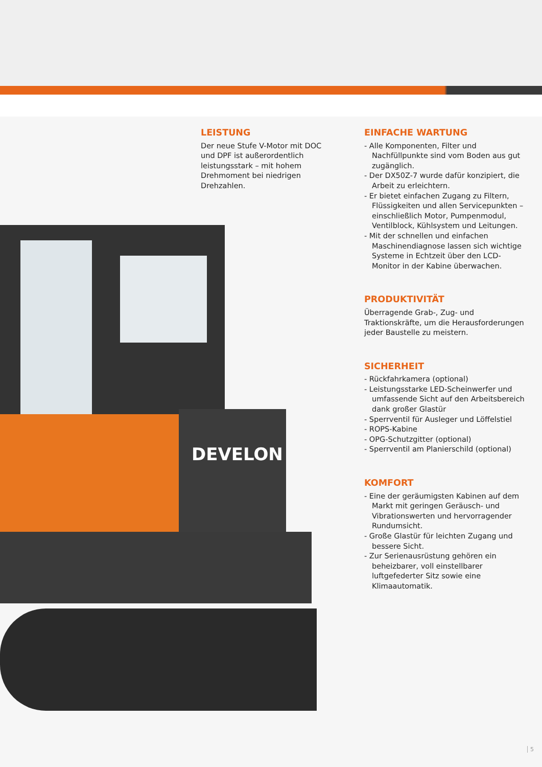DEVELON
LEISTUNG
Der neue Stufe V-Motor mit DOC und DPF ist außerordentlich leistungsstark – mit hohem Drehmoment bei niedrigen Drehzahlen.
EINFACHE WARTUNG
- Alle Komponenten, Filter und Nachfüllpunkte sind vom Boden aus gut zugänglich.
- Der DX50Z-7 wurde dafür konzipiert, die Arbeit zu erleichtern.
- Er bietet einfachen Zugang zu Filtern, Flüssigkeiten und allen Servicepunkten – einschließlich Motor, Pumpenmodul, Ventilblock, Kühlsystem und Leitungen.
- Mit der schnellen und einfachen Maschinendiagnose lassen sich wichtige Systeme in Echtzeit über den LCD-Monitor in der Kabine überwachen.
PRODUKTIVITÄT
Überragende Grab-, Zug- und Traktionskräfte, um die Herausforderungen jeder Baustelle zu meistern.
SICHERHEIT
- Rückfahrkamera (optional)
- Leistungsstarke LED-Scheinwerfer und umfassende Sicht auf den Arbeitsbereich dank großer Glastür
- Sperrventil für Ausleger und Löffelstiel
- ROPS-Kabine
- OPG-Schutzgitter (optional)
- Sperrventil am Planierschild (optional)
KOMFORT
- Eine der geräumigsten Kabinen auf dem Markt mit geringen Geräusch- und Vibrationswerten und hervorragender Rundumsicht.
- Große Glastür für leichten Zugang und bessere Sicht.
- Zur Serienausrüstung gehören ein beheizbarer, voll einstellbarer luftgefederter Sitz sowie eine Klimaautomatik.
5